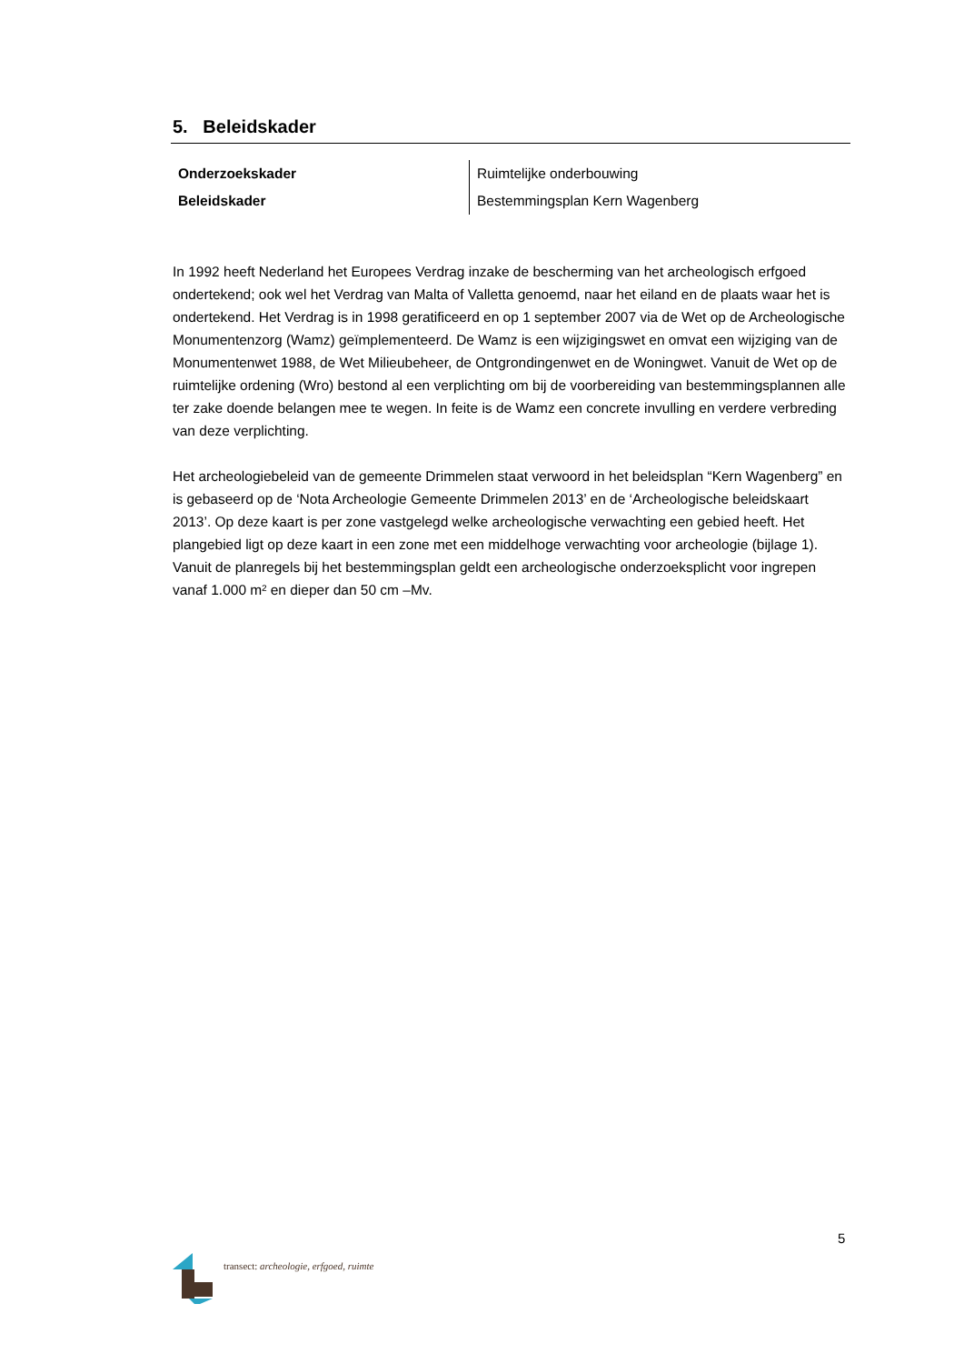5. Beleidskader
| Onderzoekskader | Ruimtelijke onderbouwing |
| Beleidskader | Bestemmingsplan Kern Wagenberg |
In 1992 heeft Nederland het Europees Verdrag inzake de bescherming van het archeologisch erfgoed ondertekend; ook wel het Verdrag van Malta of Valletta genoemd, naar het eiland en de plaats waar het is ondertekend. Het Verdrag is in 1998 geratificeerd en op 1 september 2007 via de Wet op de Archeologische Monumentenzorg (Wamz) geïmplementeerd. De Wamz is een wijzigingswet en omvat een wijziging van de Monumentenwet 1988, de Wet Milieubeheer, de Ontgrondingenwet en de Woningwet. Vanuit de Wet op de ruimtelijke ordening (Wro) bestond al een verplichting om bij de voorbereiding van bestemmingsplannen alle ter zake doende belangen mee te wegen. In feite is de Wamz een concrete invulling en verdere verbreding van deze verplichting.
Het archeologiebeleid van de gemeente Drimmelen staat verwoord in het beleidsplan “Kern Wagenberg” en is gebaseerd op de ‘Nota Archeologie Gemeente Drimmelen 2013’ en de ‘Archeologische beleidskaart 2013’. Op deze kaart is per zone vastgelegd welke archeologische verwachting een gebied heeft. Het plangebied ligt op deze kaart in een zone met een middelhoge verwachting voor archeologie (bijlage 1). Vanuit de planregels bij het bestemmingsplan geldt een archeologische onderzoeksplicht voor ingrepen vanaf 1.000 m² en dieper dan 50 cm –Mv.
5
transect: archeologie, erfgoed, ruimte